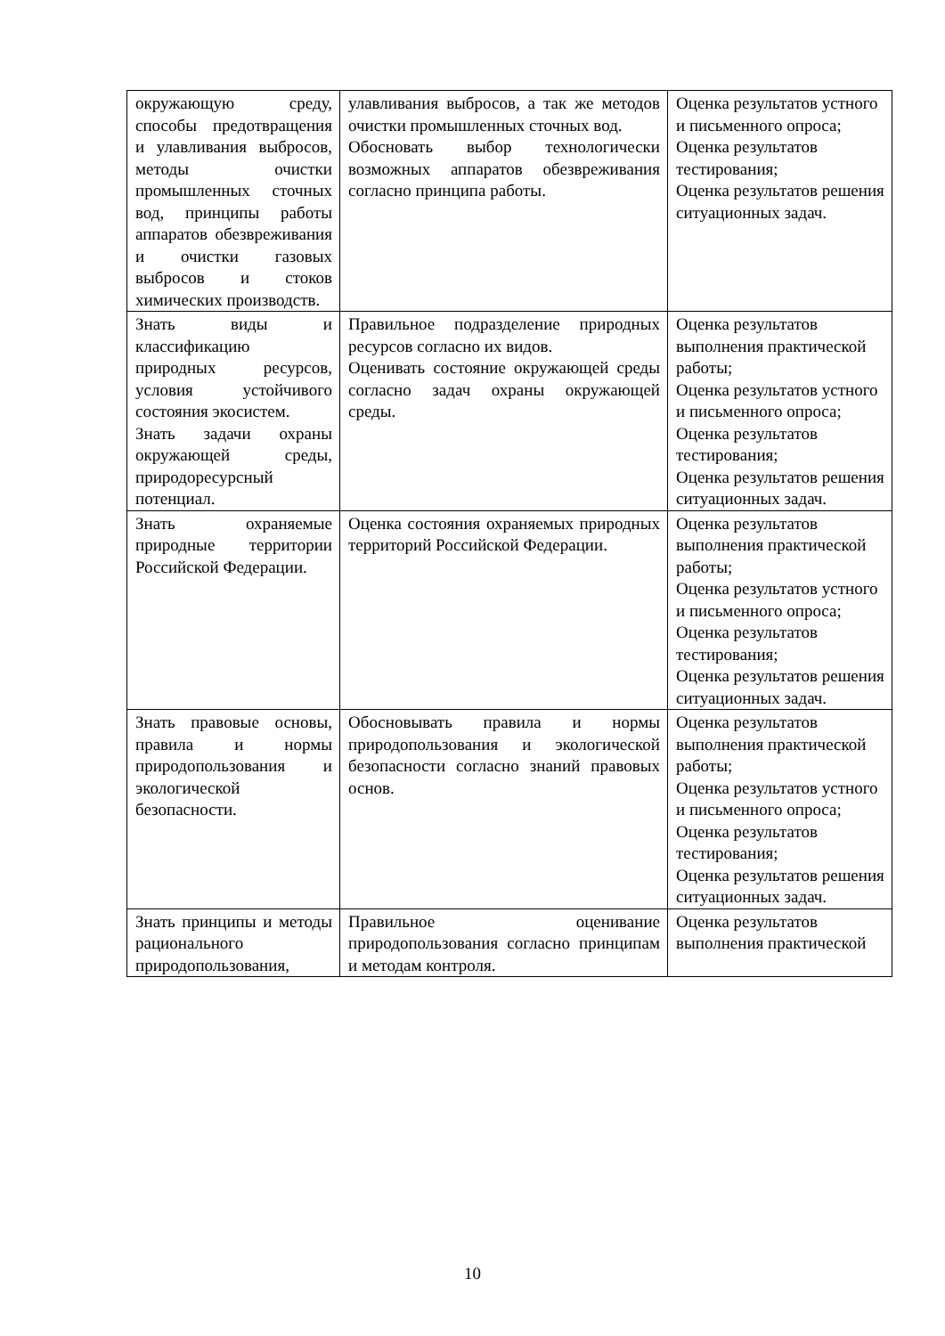| окружающую среду, способы предотвращения и улавливания выбросов, методы очистки промышленных сточных вод, принципы работы аппаратов обезвреживания и очистки газовых выбросов и стоков химических производств. | улавливания выбросов, а так же методов очистки промышленных сточных вод. Обосновать выбор технологически возможных аппаратов обезвреживания согласно принципа работы. | Оценка результатов устного и письменного опроса; Оценка результатов тестирования; Оценка результатов решения ситуационных задач. |
| Знать виды и классификацию природных ресурсов, условия устойчивого состояния экосистем. Знать задачи охраны окружающей среды, природоресурсный потенциал. | Правильное подразделение природных ресурсов согласно их видов. Оценивать состояние окружающей среды согласно задач охраны окружающей среды. | Оценка результатов выполнения практической работы; Оценка результатов устного и письменного опроса; Оценка результатов тестирования; Оценка результатов решения ситуационных задач. |
| Знать охраняемые природные территории Российской Федерации. | Оценка состояния охраняемых природных территорий Российской Федерации. | Оценка результатов выполнения практической работы; Оценка результатов устного и письменного опроса; Оценка результатов тестирования; Оценка результатов решения ситуационных задач. |
| Знать правовые основы, правила и нормы природопользования и экологической безопасности. | Обосновывать правила и нормы природопользования и экологической безопасности согласно знаний правовых основ. | Оценка результатов выполнения практической работы; Оценка результатов устного и письменного опроса; Оценка результатов тестирования; Оценка результатов решения ситуационных задач. |
| Знать принципы и методы рационального природопользования, | Правильное оценивание природопользования согласно принципам и методам контроля. | Оценка результатов выполнения практической |
10